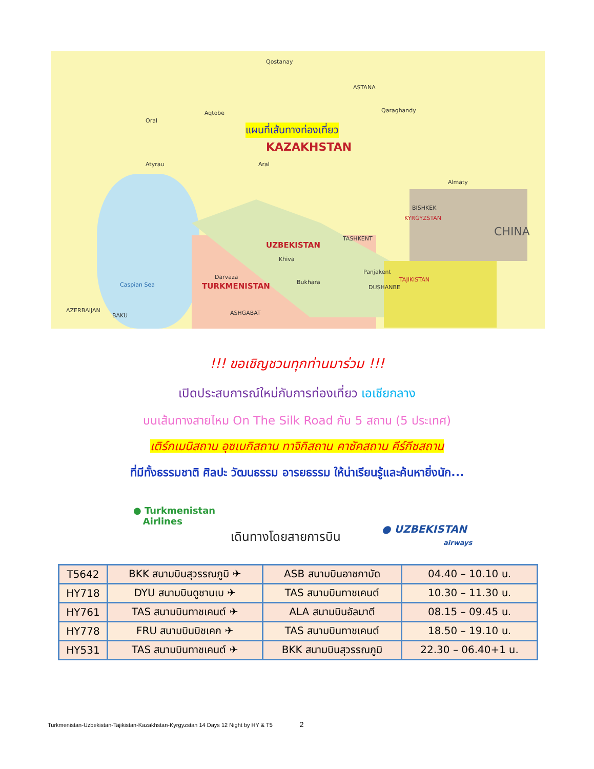แผนที่เส้นทางท่องเที่ยว
KAZAKHSTAN
Qostanay
ASTANA
Qaraghandy Aqtobe
Oral
Atyrau Aral
Caspian Sea
AZERBAIJAN
BAKU
CHINA
UZBEKISTAN
Khiva
Darvaza
TURKMENISTAN Bukhara
Panjakent
TAJIKISTAN
KYRGYZSTAN
BISHKEK
Almaty
ASHGABAT
DUSHANBE
TASHKENT
!!! ขอเชิญชวนทุกท่านมาร่วม !!!
เปิดประสบการณ์ใหม่กับการท่องเที่ยว เอเชียกลาง
บนเส้นทางสายไหม On The Silk Road กับ 5 สถาน (5 ประเทศ)
เติร์กเมนิสถาน อุซเบกิสถาน ทาจิกิสถาน คาซัคสถาน คีร์กีซสถาน
ที่มีทั้งธรรมชาติ ศิลปะ วัฒนธรรม อารยธรรม ให้น่าเรียนรู้และค้นหายิ่งนัก...
● Turkmenistan
Airlines
เดินทางโดยสายการบิน
● UZBEKISTAN
airways
| T5642 | BKK สนามบินสุวรรณภูมิ ✈ | ASB สนามบินอาชกาบัด | 04.40 – 10.10 น. |
| HY718 | DYU สนามบินดูชานเบ ✈ | TAS สนามบินทาชเคนต์ | 10.30 – 11.30 น. |
| HY761 | TAS สนามบินทาชเคนต์ ✈ | ALA สนามบินอัลมาตี | 08.15 – 09.45 น. |
| HY778 | FRU สนามบินบิชเคก ✈ | TAS สนามบินทาชเคนต์ | 18.50 – 19.10 น. |
| HY531 | TAS สนามบินทาชเคนต์ ✈ | BKK สนามบินสุวรรณภูมิ | 22.30 – 06.40+1 น. |
Turkmenistan-Uzbekistan-Tajikistan-Kazakhstan-Kyrgyzstan 14 Days 12 Night by HY & T5 2